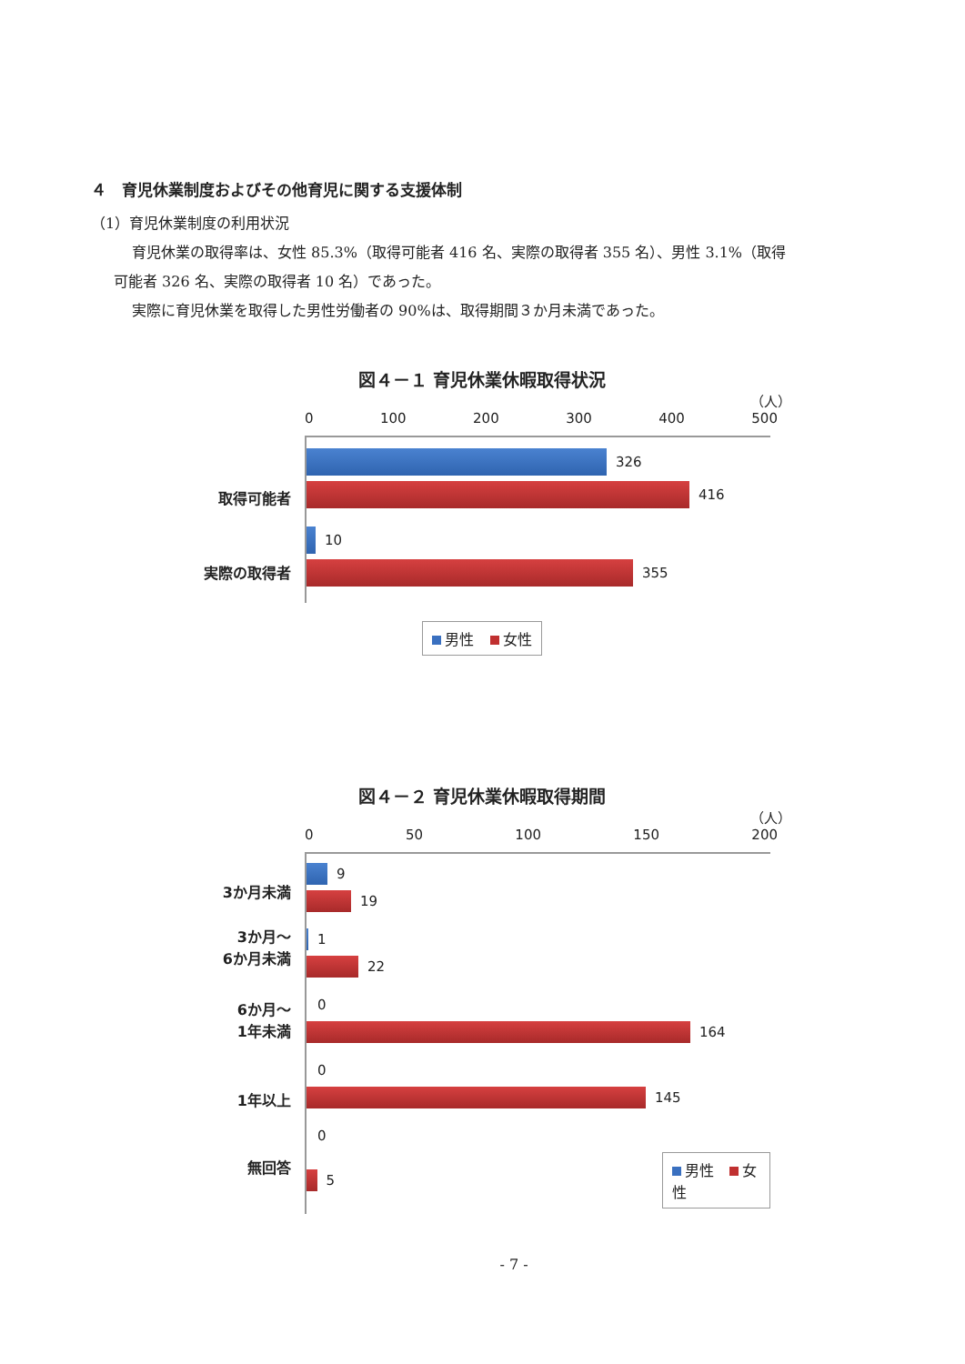４　育児休業制度およびその他育児に関する支援体制
（1）育児休業制度の利用状況
育児休業の取得率は、女性 85.3%（取得可能者 416 名、実際の取得者 355 名）、男性 3.1%（取得
可能者 326 名、実際の取得者 10 名）であった。
実際に育児休業を取得した男性労働者の 90%は、取得期間３か月未満であった。
図４－１ 育児休業休暇取得状況
（人）
0 100 200 300 400 500
取得可能者
実際の取得者
326
416
10
355
男性 女性
図４－２ 育児休業休暇取得期間
（人）
0 50 100 150 200
3か月未満
3か月～
6か月未満
6か月～
1年未満
1年以上
無回答
9
19
1
22
0
164
0
145
0
5 男性 女性
- 7 -